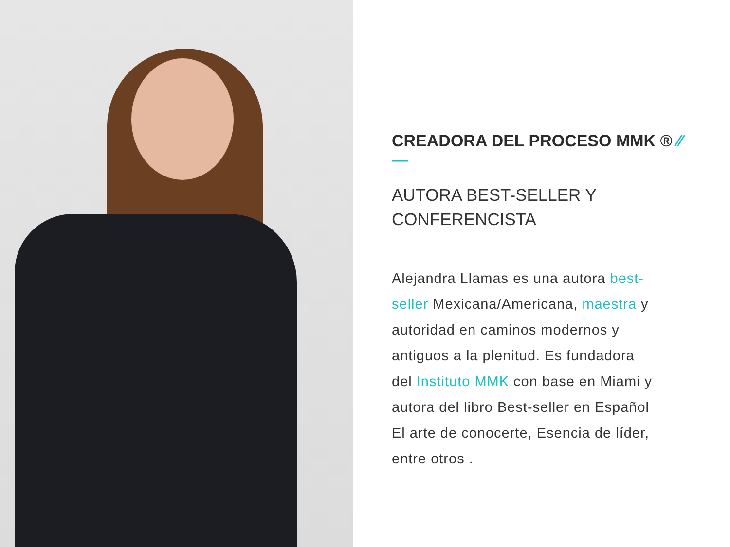CREADORA DEL PROCESO MMK ® ⁄⁄ —
AUTORA BEST-SELLER Y
CONFERENCISTA
Alejandra Llamas es una autora best-seller Mexicana/Americana, maestra y autoridad en caminos modernos y antiguos a la plenitud. Es fundadora del Instituto MMK con base en Miami y autora del libro Best-seller en Español El arte de conocerte, Esencia de líder, entre otros .